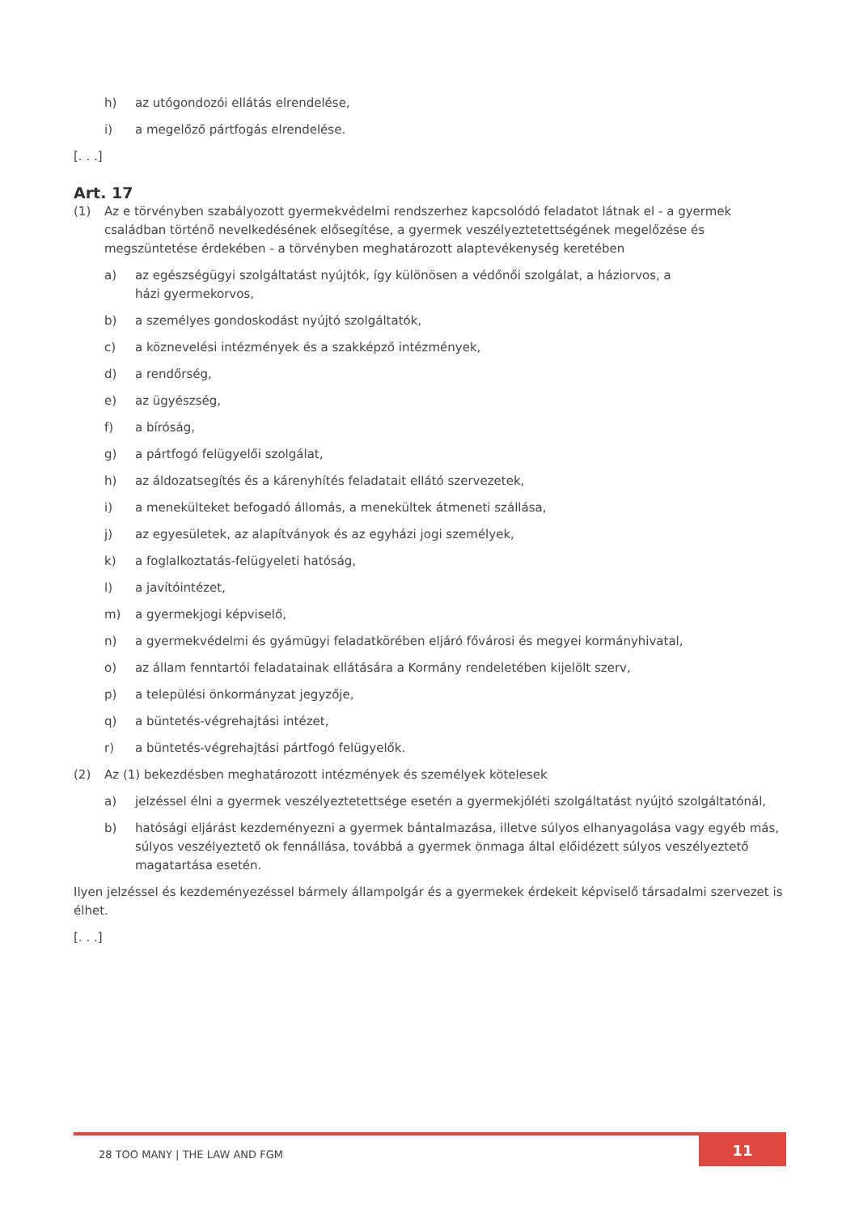h) az utógondozói ellátás elrendelése,
i) a megelőző pártfogás elrendelése.
[. . .]
Art. 17
(1) Az e törvényben szabályozott gyermekvédelmi rendszerhez kapcsolódó feladatot látnak el - a gyermek családban történő nevelkedésének elősegítése, a gyermek veszélyeztetettségének megelőzése és megszüntetése érdekében - a törvényben meghatározott alaptevékenység keretében
a) az egészségügyi szolgáltatást nyújtók, így különösen a védőnői szolgálat, a háziorvos, a
házi gyermekorvos,
b) a személyes gondoskodást nyújtó szolgáltatók,
c) a köznevelési intézmények és a szakképző intézmények,
d) a rendőrség,
e) az ügyészség,
f) a bíróság,
g) a pártfogó felügyelői szolgálat,
h) az áldozatsegítés és a kárenyhítés feladatait ellátó szervezetek,
i) a menekülteket befogadó állomás, a menekültek átmeneti szállása,
j) az egyesületek, az alapítványok és az egyházi jogi személyek,
k) a foglalkoztatás-felügyeleti hatóság,
l) a javítóintézet,
m) a gyermekjogi képviselő,
n) a gyermekvédelmi és gyámügyi feladatkörében eljáró fővárosi és megyei kormányhivatal,
o) az állam fenntartói feladatainak ellátására a Kormány rendeletében kijelölt szerv,
p) a települési önkormányzat jegyzője,
q) a büntetés-végrehajtási intézet,
r) a büntetés-végrehajtási pártfogó felügyelők.
(2) Az (1) bekezdésben meghatározott intézmények és személyek kötelesek
a) jelzéssel élni a gyermek veszélyeztetettsége esetén a gyermekjóléti szolgáltatást nyújtó szolgáltatónál,
b) hatósági eljárást kezdeményezni a gyermek bántalmazása, illetve súlyos elhanyagolása vagy egyéb más, súlyos veszélyeztető ok fennállása, továbbá a gyermek önmaga által előidézett súlyos veszélyeztető magatartása esetén.
Ilyen jelzéssel és kezdeményezéssel bármely állampolgár és a gyermekek érdekeit képviselő társadalmi szervezet is élhet.
[. . .]
28 TOO MANY | THE LAW AND FGM 11